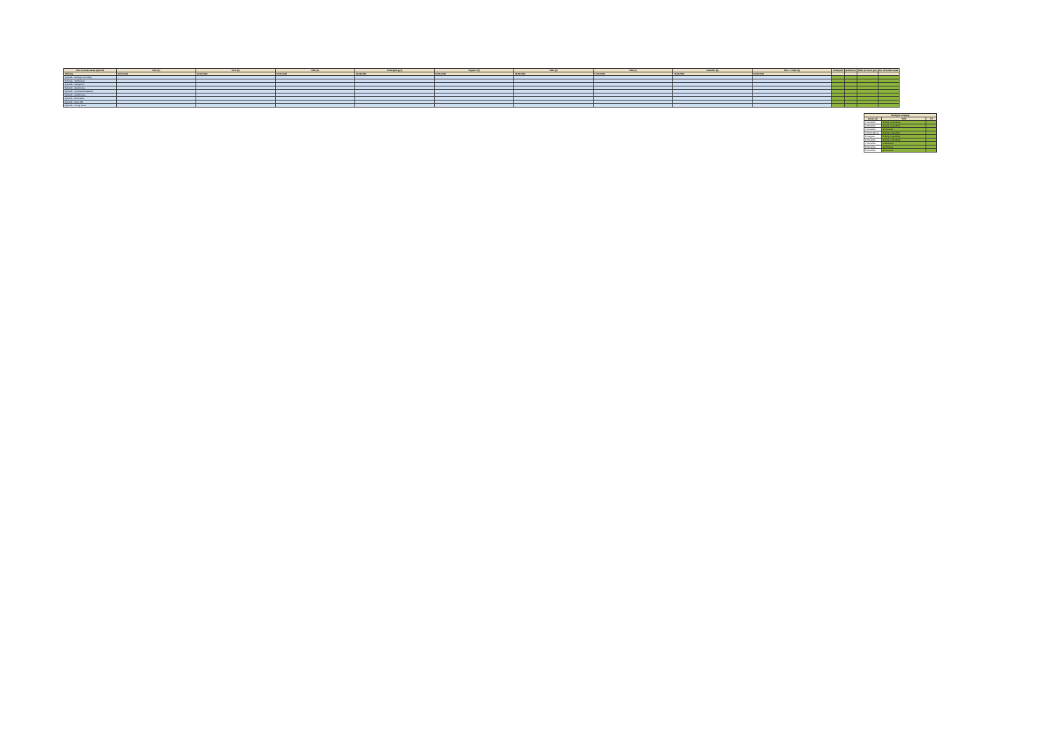| Internt mesterskab Nykredit | RCC (1) | RCC (2) | RBC (3) | Helsingborg (4) | Køppen (5) | RBC (6) | RBK (7) | Roskilde (8) | RCC - Finale (9) | Total point | Antal heat | Point pr. heat i gns. | De 20 bedste heats |
| --- | --- | --- | --- | --- | --- | --- | --- | --- | --- | --- | --- | --- | --- |
| Afdeling | 30.03.2016 | 20.04.2016 | 04.05.2016 | 04.06.2016 | 04.06.2016 | 05.09.2016 | 17.09.2016 | 14.09.2016 | 16.09.2016 | | | | |
| Nykredit - Rolling Controlling | | | | | | | | | | | | | |
| Nykredit - Nadbadkan | | | | | | | | | | | | | |
| Nykredit - Nalögudon | | | | | | | | | | | | | |
| Nykredit - Quickrevue | | | | | | | | | | | | | |
| Nykredit - Squidanski Balanski | | | | | | | | | | | | | |
| Nykredit - Goldilocken | | | | | | | | | | | | | |
| Nykredit - Re:Scalas | | | | | | | | | | | | | |
| Nykredit - Team OB | | | | | | | | | | | | | |
| Nykredit - Young Guns | | | | | | | | | | | | | |
| Hurtigste omgang | | |
| --- | --- | --- |
| Bane/Løb | Hold | Tid |
| 1. Roskilde | Rolling Controlling | |
| 2. Roskilde | Rolling Controlling | |
| 3. Roskilde | Quickrevue | |
| 4. Helsingborg | Rolling Controlling | |
| 5. Køppen | Rolling Controlling | |
| 6. Roskilde | Rolling Controlling | |
| 7. Roskilde | Nadbadkan | |
| 8. Roskilde | Quickrevue | |
| 9. Roskilde | Quickrevue | |